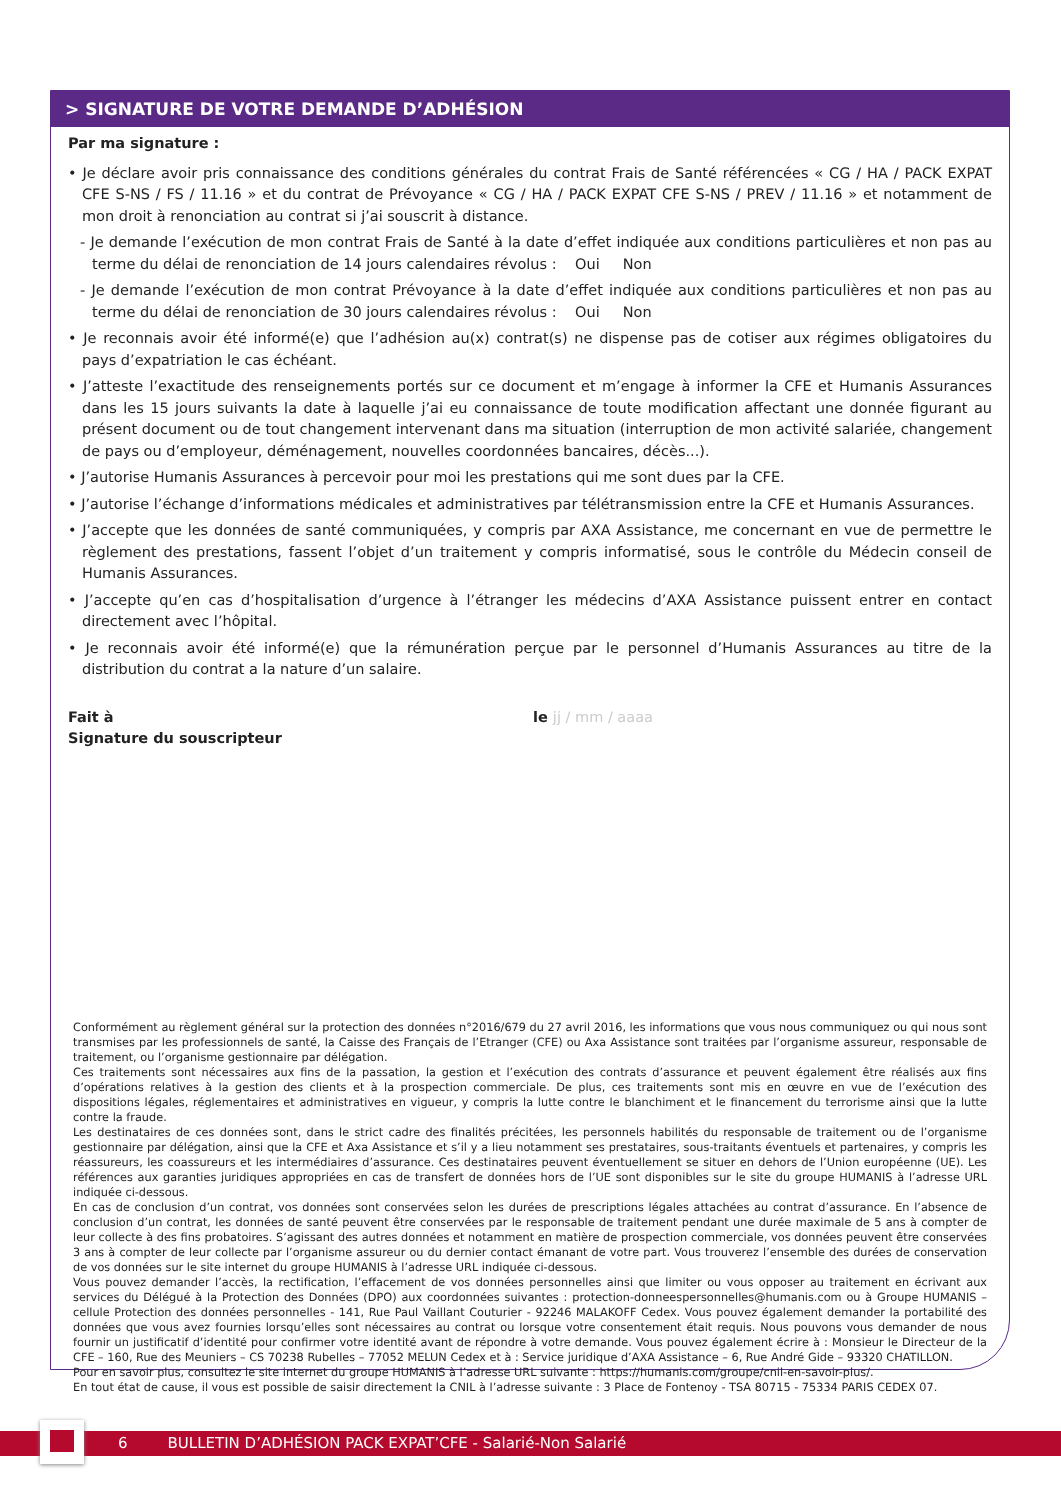> SIGNATURE DE VOTRE DEMANDE D’ADHÉSION
Par ma signature :
• Je déclare avoir pris connaissance des conditions générales du contrat Frais de Santé référencées « CG / HA / PACK EXPAT CFE S-NS / FS / 11.16 » et du contrat de Prévoyance « CG / HA / PACK EXPAT CFE S-NS / PREV / 11.16 » et notamment de mon droit à renonciation au contrat si j’ai souscrit à distance.
- Je demande l’exécution de mon contrat Frais de Santé à la date d’effet indiquée aux conditions particulières et non pas au terme du délai de renonciation de 14 jours calendaires révolus : Oui Non
- Je demande l’exécution de mon contrat Prévoyance à la date d’effet indiquée aux conditions particulières et non pas au terme du délai de renonciation de 30 jours calendaires révolus : Oui Non
• Je reconnais avoir été informé(e) que l’adhésion au(x) contrat(s) ne dispense pas de cotiser aux régimes obligatoires du pays d’expatriation le cas échéant.
• J’atteste l’exactitude des renseignements portés sur ce document et m’engage à informer la CFE et Humanis Assurances dans les 15 jours suivants la date à laquelle j’ai eu connaissance de toute modification affectant une donnée figurant au présent document ou de tout changement intervenant dans ma situation (interruption de mon activité salariée, changement de pays ou d’employeur, déménagement, nouvelles coordonnées bancaires, décès...).
• J’autorise Humanis Assurances à percevoir pour moi les prestations qui me sont dues par la CFE.
• J’autorise l’échange d’informations médicales et administratives par télétransmission entre la CFE et Humanis Assurances.
• J’accepte que les données de santé communiquées, y compris par AXA Assistance, me concernant en vue de permettre le règlement des prestations, fassent l’objet d’un traitement y compris informatisé, sous le contrôle du Médecin conseil de Humanis Assurances.
• J’accepte qu’en cas d’hospitalisation d’urgence à l’étranger les médecins d’AXA Assistance puissent entrer en contact directement avec l’hôpital.
• Je reconnais avoir été informé(e) que la rémunération perçue par le personnel d’Humanis Assurances au titre de la distribution du contrat a la nature d’un salaire.
Fait à le jj / mm / aaaa
Signature du souscripteur
Conformément au règlement général sur la protection des données n°2016/679 du 27 avril 2016, les informations que vous nous communiquez ou qui nous sont transmises par les professionnels de santé, la Caisse des Français de l’Etranger (CFE) ou Axa Assistance sont traitées par l’organisme assureur, responsable de traitement, ou l’organisme gestionnaire par délégation.
Ces traitements sont nécessaires aux fins de la passation, la gestion et l’exécution des contrats d’assurance et peuvent également être réalisés aux fins d’opérations relatives à la gestion des clients et à la prospection commerciale. De plus, ces traitements sont mis en œuvre en vue de l’exécution des dispositions légales, réglementaires et administratives en vigueur, y compris la lutte contre le blanchiment et le financement du terrorisme ainsi que la lutte contre la fraude.
Les destinataires de ces données sont, dans le strict cadre des finalités précitées, les personnels habilités du responsable de traitement ou de l’organisme gestionnaire par délégation, ainsi que la CFE et Axa Assistance et s’il y a lieu notamment ses prestataires, sous-traitants éventuels et partenaires, y compris les réassureurs, les coassureurs et les intermédiaires d’assurance. Ces destinataires peuvent éventuellement se situer en dehors de l’Union européenne (UE). Les références aux garanties juridiques appropriées en cas de transfert de données hors de l’UE sont disponibles sur le site du groupe HUMANIS à l’adresse URL indiquée ci-dessous.
En cas de conclusion d’un contrat, vos données sont conservées selon les durées de prescriptions légales attachées au contrat d’assurance. En l’absence de conclusion d’un contrat, les données de santé peuvent être conservées par le responsable de traitement pendant une durée maximale de 5 ans à compter de leur collecte à des fins probatoires. S’agissant des autres données et notamment en matière de prospection commerciale, vos données peuvent être conservées 3 ans à compter de leur collecte par l’organisme assureur ou du dernier contact émanant de votre part. Vous trouverez l’ensemble des durées de conservation de vos données sur le site internet du groupe HUMANIS à l’adresse URL indiquée ci-dessous.
Vous pouvez demander l’accès, la rectification, l’effacement de vos données personnelles ainsi que limiter ou vous opposer au traitement en écrivant aux services du Délégué à la Protection des Données (DPO) aux coordonnées suivantes : protection-donneespersonnelles@humanis.com ou à Groupe HUMANIS – cellule Protection des données personnelles - 141, Rue Paul Vaillant Couturier - 92246 MALAKOFF Cedex. Vous pouvez également demander la portabilité des données que vous avez fournies lorsqu’elles sont nécessaires au contrat ou lorsque votre consentement était requis. Nous pouvons vous demander de nous fournir un justificatif d’identité pour confirmer votre identité avant de répondre à votre demande. Vous pouvez également écrire à : Monsieur le Directeur de la CFE – 160, Rue des Meuniers – CS 70238 Rubelles – 77052 MELUN Cedex et à : Service juridique d’AXA Assistance – 6, Rue André Gide – 93320 CHATILLON.
Pour en savoir plus, consultez le site internet du groupe HUMANIS à l’adresse URL suivante : https://humanis.com/groupe/cnil-en-savoir-plus/.
En tout état de cause, il vous est possible de saisir directement la CNIL à l’adresse suivante : 3 Place de Fontenoy - TSA 80715 - 75334 PARIS CEDEX 07.
6 BULLETIN D’ADHÉSION PACK EXPAT’CFE - Salarié-Non Salarié